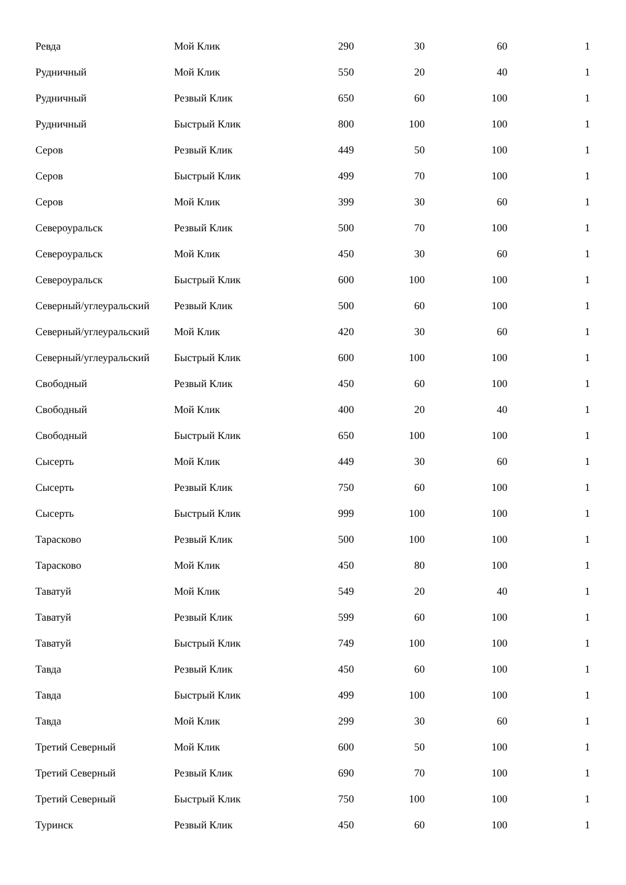| Ревда | Мой Клик | 290 | 30 | 60 | 1 |
| Рудничный | Мой Клик | 550 | 20 | 40 | 1 |
| Рудничный | Резвый Клик | 650 | 60 | 100 | 1 |
| Рудничный | Быстрый Клик | 800 | 100 | 100 | 1 |
| Серов | Резвый Клик | 449 | 50 | 100 | 1 |
| Серов | Быстрый Клик | 499 | 70 | 100 | 1 |
| Серов | Мой Клик | 399 | 30 | 60 | 1 |
| Североуральск | Резвый Клик | 500 | 70 | 100 | 1 |
| Североуральск | Мой Клик | 450 | 30 | 60 | 1 |
| Североуральск | Быстрый Клик | 600 | 100 | 100 | 1 |
| Северный/углеуральский | Резвый Клик | 500 | 60 | 100 | 1 |
| Северный/углеуральский | Мой Клик | 420 | 30 | 60 | 1 |
| Северный/углеуральский | Быстрый Клик | 600 | 100 | 100 | 1 |
| Свободный | Резвый Клик | 450 | 60 | 100 | 1 |
| Свободный | Мой Клик | 400 | 20 | 40 | 1 |
| Свободный | Быстрый Клик | 650 | 100 | 100 | 1 |
| Сысерть | Мой Клик | 449 | 30 | 60 | 1 |
| Сысерть | Резвый Клик | 750 | 60 | 100 | 1 |
| Сысерть | Быстрый Клик | 999 | 100 | 100 | 1 |
| Тарасково | Резвый Клик | 500 | 100 | 100 | 1 |
| Тарасково | Мой Клик | 450 | 80 | 100 | 1 |
| Таватуй | Мой Клик | 549 | 20 | 40 | 1 |
| Таватуй | Резвый Клик | 599 | 60 | 100 | 1 |
| Таватуй | Быстрый Клик | 749 | 100 | 100 | 1 |
| Тавда | Резвый Клик | 450 | 60 | 100 | 1 |
| Тавда | Быстрый Клик | 499 | 100 | 100 | 1 |
| Тавда | Мой Клик | 299 | 30 | 60 | 1 |
| Третий Северный | Мой Клик | 600 | 50 | 100 | 1 |
| Третий Северный | Резвый Клик | 690 | 70 | 100 | 1 |
| Третий Северный | Быстрый Клик | 750 | 100 | 100 | 1 |
| Туринск | Резвый Клик | 450 | 60 | 100 | 1 |